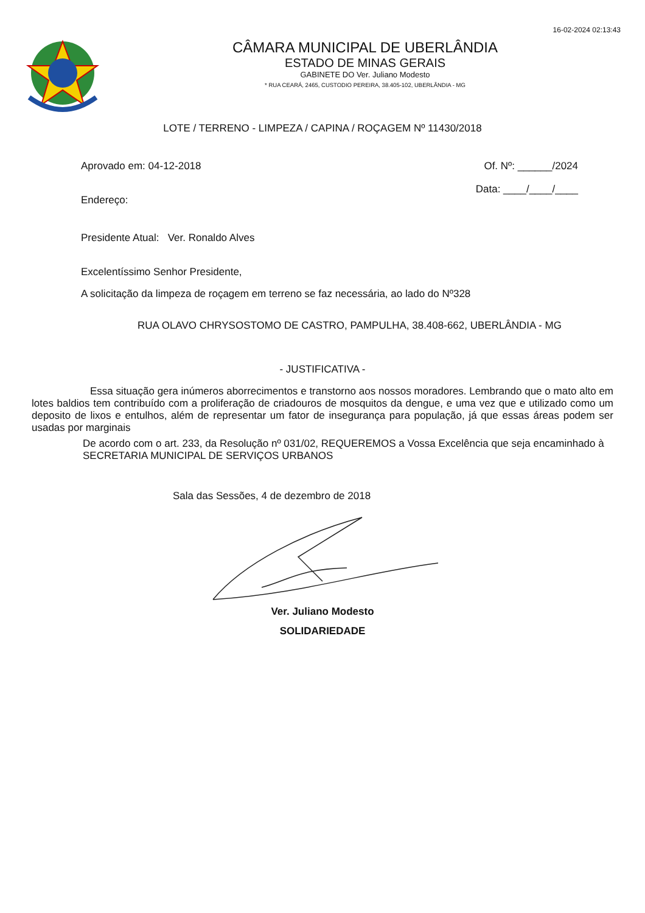16-02-2024 02:13:43
CÂMARA MUNICIPAL DE UBERLÂNDIA
ESTADO DE MINAS GERAIS
GABINETE DO Ver. Juliano Modesto
* RUA CEARÁ, 2465, CUSTODIO PEREIRA, 38.405-102, UBERLÂNDIA - MG
LOTE / TERRENO - LIMPEZA / CAPINA / ROÇAGEM Nº 11430/2018
Aprovado em: 04-12-2018 Of. Nº: ______/2024
Endereço: Data: ____/____/____
Presidente Atual: Ver. Ronaldo Alves
Excelentíssimo Senhor Presidente,
A solicitação da limpeza de roçagem em terreno se faz necessária, ao lado do Nº328
RUA OLAVO CHRYSOSTOMO DE CASTRO, PAMPULHA, 38.408-662, UBERLÂNDIA - MG
- JUSTIFICATIVA -
Essa situação gera inúmeros aborrecimentos e transtorno aos nossos moradores. Lembrando que o mato alto em lotes baldios tem contribuído com a proliferação de criadouros de mosquitos da dengue, e uma vez que e utilizado como um deposito de lixos e entulhos, além de representar um fator de insegurança para população, já que essas áreas podem ser usadas por marginais
De acordo com o art. 233, da Resolução nº 031/02, REQUEREMOS a Vossa Excelência que seja encaminhado à SECRETARIA MUNICIPAL DE SERVIÇOS URBANOS
Sala das Sessões, 4 de dezembro de 2018
Ver. Juliano Modesto
SOLIDARIEDADE